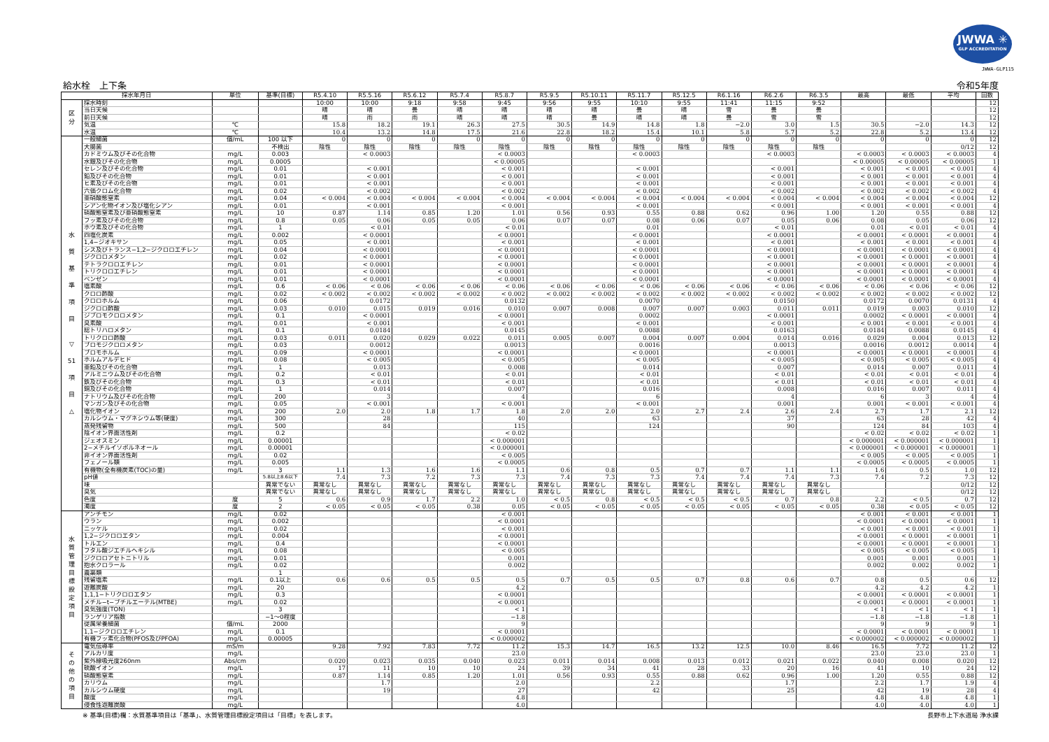JWWA ✳
GLP ACCREDITATION
JWWA-GLP115
給水栓　上下条 令和5年度
| 採水年月日 | | 単位 | 基準(目標) | R5.4.10 | R5.5.16 | R5.6.12 | R5.7.4 | R5.8.7 | R5.9.5 | R5.10.11 | R5.11.7 | R5.12.5 | R6.1.16 | R6.2.6 | R6.3.5 | 最高 | 最低 | 平均 | 回数 |
| --- | --- | --- | --- | --- | --- | --- | --- | --- | --- | --- | --- | --- | --- | --- | --- | --- | --- | --- | --- |
| 区 分 | 採水時刻 | | | 10:00 | 10:00 | 9:18 | 9:58 | 9:45 | 9:56 | 9:55 | 10:10 | 9:55 | 11:41 | 11:15 | 9:52 | | | | 12 |
| | 当日天候 | | | 晴 | 晴 | 曇 | 晴 | 晴 | 晴 | 晴 | 曇 | 晴 | 雪 | 曇 | 曇 | | | | 12 |
| | 前日天候 | | | 晴 | 雨 | 雨 | 晴 | 晴 | 晴 | 曇 | 晴 | 晴 | 曇 | 雪 | 雪 | | | | 12 |
| | 気温 | ℃ | | 15.8 | 18.2 | 19.1 | 26.3 | 27.5 | 30.5 | 14.9 | 14.8 | 1.8 | −2.0 | 3.0 | 1.5 | 30.5 | −2.0 | 14.3 | 12 |
| | 水温 | ℃ | | 10.4 | 13.2 | 14.8 | 17.5 | 21.6 | 22.8 | 18.2 | 15.4 | 10.1 | 5.8 | 5.7 | 5.2 | 22.8 | 5.2 | 13.4 | 12 |
| 水 質 基 準 項 目 ▽ 51 項 目 △ | 一般細菌 | 個/mL | 100 以下 | 0 | 0 | 0 | 0 | 0 | 0 | 0 | 0 | 0 | 0 | 0 | 0 | 0 | 0 | 0 | 12 |
| | 大腸菌 | | 不検出 | 陰性 | 陰性 | 陰性 | 陰性 | 陰性 | 陰性 | 陰性 | 陰性 | 陰性 | 陰性 | 陰性 | 陰性 | | | 0/12 | 12 |
| | カドミウム及びその化合物 | mg/L | 0.003 | | < 0.0003 | | | < 0.0003 | | | < 0.0003 | | | < 0.0003 | | < 0.0003 | < 0.0003 | < 0.0003 | 4 |
| | 水銀及びその化合物 | mg/L | 0.0005 | | | | | < 0.00005 | | | | | | | | < 0.00005 | < 0.00005 | < 0.00005 | 1 |
| | セレン及びその化合物 | mg/L | 0.01 | | < 0.001 | | | < 0.001 | | | < 0.001 | | | < 0.001 | | < 0.001 | < 0.001 | < 0.001 | 4 |
| | 鉛及びその化合物 | mg/L | 0.01 | | < 0.001 | | | < 0.001 | | | < 0.001 | | | < 0.001 | | < 0.001 | < 0.001 | < 0.001 | 4 |
| | ヒ素及びその化合物 | mg/L | 0.01 | | < 0.001 | | | < 0.001 | | | < 0.001 | | | < 0.001 | | < 0.001 | < 0.001 | < 0.001 | 4 |
| | 六価クロム化合物 | mg/L | 0.02 | | < 0.002 | | | < 0.002 | | | < 0.002 | | | < 0.002 | | < 0.002 | < 0.002 | < 0.002 | 4 |
| | 亜硝酸態窒素 | mg/L | 0.04 | < 0.004 | < 0.004 | < 0.004 | < 0.004 | < 0.004 | < 0.004 | < 0.004 | < 0.004 | < 0.004 | < 0.004 | < 0.004 | < 0.004 | < 0.004 | < 0.004 | < 0.004 | 12 |
| | シアン化物イオン及び塩化シアン | mg/L | 0.01 | | < 0.001 | | | < 0.001 | | | < 0.001 | | | < 0.001 | | < 0.001 | < 0.001 | < 0.001 | 4 |
| | 硝酸態窒素及び亜硝酸態窒素 | mg/L | 10 | 0.87 | 1.14 | 0.85 | 1.20 | 1.01 | 0.56 | 0.93 | 0.55 | 0.88 | 0.62 | 0.96 | 1.00 | 1.20 | 0.55 | 0.88 | 12 |
| | フッ素及びその化合物 | mg/L | 0.8 | 0.05 | 0.06 | 0.05 | 0.05 | 0.06 | 0.07 | 0.07 | 0.08 | 0.06 | 0.07 | 0.05 | 0.06 | 0.08 | 0.05 | 0.06 | 12 |
| | ホウ素及びその化合物 | mg/L | 1 | | < 0.01 | | | < 0.01 | | | 0.01 | | | < 0.01 | | 0.01 | < 0.01 | < 0.01 | 4 |
| | 四塩化炭素 | mg/L | 0.002 | | < 0.0001 | | | < 0.0001 | | | < 0.0001 | | | < 0.0001 | | < 0.0001 | < 0.0001 | < 0.0001 | 4 |
| | 1,4−ジオキサン | mg/L | 0.05 | | < 0.001 | | | < 0.001 | | | < 0.001 | | | < 0.001 | | < 0.001 | < 0.001 | < 0.001 | 4 |
| | シス及びトランス−1,2−ジクロロエチレン | mg/L | 0.04 | | < 0.0001 | | | < 0.0001 | | | < 0.0001 | | | < 0.0001 | | < 0.0001 | < 0.0001 | < 0.0001 | 4 |
| | ジクロロメタン | mg/L | 0.02 | | < 0.0001 | | | < 0.0001 | | | < 0.0001 | | | < 0.0001 | | < 0.0001 | < 0.0001 | < 0.0001 | 4 |
| | テトラクロロエチレン | mg/L | 0.01 | | < 0.0001 | | | < 0.0001 | | | < 0.0001 | | | < 0.0001 | | < 0.0001 | < 0.0001 | < 0.0001 | 4 |
| | トリクロロエチレン | mg/L | 0.01 | | < 0.0001 | | | < 0.0001 | | | < 0.0001 | | | < 0.0001 | | < 0.0001 | < 0.0001 | < 0.0001 | 4 |
| | ベンゼン | mg/L | 0.01 | | < 0.0001 | | | < 0.0001 | | | < 0.0001 | | | < 0.0001 | | < 0.0001 | < 0.0001 | < 0.0001 | 4 |
| | 塩素酸 | mg/L | 0.6 | < 0.06 | < 0.06 | < 0.06 | < 0.06 | < 0.06 | < 0.06 | < 0.06 | < 0.06 | < 0.06 | < 0.06 | < 0.06 | < 0.06 | < 0.06 | < 0.06 | < 0.06 | 12 |
| | クロロ酢酸 | mg/L | 0.02 | < 0.002 | < 0.002 | < 0.002 | < 0.002 | < 0.002 | < 0.002 | < 0.002 | < 0.002 | < 0.002 | < 0.002 | < 0.002 | < 0.002 | < 0.002 | < 0.002 | < 0.002 | 12 |
| | クロロホルム | mg/L | 0.06 | | 0.0172 | | | 0.0132 | | | 0.0070 | | | 0.0150 | | 0.0172 | 0.0070 | 0.0131 | 4 |
| | ジクロロ酢酸 | mg/L | 0.03 | 0.010 | 0.015 | 0.019 | 0.016 | 0.010 | 0.007 | 0.008 | 0.007 | 0.007 | 0.003 | 0.011 | 0.011 | 0.019 | 0.003 | 0.010 | 12 |
| | ジブロモクロロメタン | mg/L | 0.1 | | < 0.0001 | | | < 0.0001 | | | 0.0002 | | | < 0.0001 | | 0.0002 | < 0.0001 | < 0.0001 | 4 |
| | 臭素酸 | mg/L | 0.01 | | < 0.001 | | | < 0.001 | | | < 0.001 | | | < 0.001 | | < 0.001 | < 0.001 | < 0.001 | 4 |
| | 総トリハロメタン | mg/L | 0.1 | | 0.0184 | | | 0.0145 | | | 0.0088 | | | 0.0163 | | 0.0184 | 0.0088 | 0.0145 | 4 |
| | トリクロロ酢酸 | mg/L | 0.03 | 0.011 | 0.020 | 0.029 | 0.022 | 0.011 | 0.005 | 0.007 | 0.004 | 0.007 | 0.004 | 0.014 | 0.016 | 0.029 | 0.004 | 0.013 | 12 |
| | ブロモジクロロメタン | mg/L | 0.03 | | 0.0012 | | | 0.0013 | | | 0.0016 | | | 0.0013 | | 0.0016 | 0.0012 | 0.0014 | 4 |
| | ブロモホルム | mg/L | 0.09 | | < 0.0001 | | | < 0.0001 | | | < 0.0001 | | | < 0.0001 | | < 0.0001 | < 0.0001 | < 0.0001 | 4 |
| | ホルムアルデヒド | mg/L | 0.08 | | < 0.005 | | | < 0.005 | | | < 0.005 | | | < 0.005 | | < 0.005 | < 0.005 | < 0.005 | 4 |
| | 亜鉛及びその化合物 | mg/L | 1 | | 0.013 | | | 0.008 | | | 0.014 | | | 0.007 | | 0.014 | 0.007 | 0.011 | 4 |
| | アルミニウム及びその化合物 | mg/L | 0.2 | | < 0.01 | | | < 0.01 | | | < 0.01 | | | < 0.01 | | < 0.01 | < 0.01 | < 0.01 | 4 |
| | 鉄及びその化合物 | mg/L | 0.3 | | < 0.01 | | | < 0.01 | | | < 0.01 | | | < 0.01 | | < 0.01 | < 0.01 | < 0.01 | 4 |
| | 銅及びその化合物 | mg/L | 1 | | 0.014 | | | 0.007 | | | 0.016 | | | 0.008 | | 0.016 | 0.007 | 0.011 | 4 |
| | ナトリウム及びその化合物 | mg/L | 200 | | 3 | | | 4 | | | 6 | | | 4 | | 6 | 3 | 4 | 4 |
| | マンガン及びその化合物 | mg/L | 0.05 | | < 0.001 | | | < 0.001 | | | < 0.001 | | | 0.001 | | 0.001 | < 0.001 | < 0.001 | 4 |
| | 塩化物イオン | mg/L | 200 | 2.0 | 2.0 | 1.8 | 1.7 | 1.8 | 2.0 | 2.0 | 2.0 | 2.7 | 2.4 | 2.6 | 2.4 | 2.7 | 1.7 | 2.1 | 12 |
| | カルシウム・マグネシウム等(硬度) | mg/L | 300 | | 28 | | | 40 | | | 63 | | | 37 | | 63 | 28 | 42 | 4 |
| | 蒸発残留物 | mg/L | 500 | | 84 | | | 115 | | | 124 | | | 90 | | 124 | 84 | 103 | 4 |
| | 陰イオン界面活性剤 | mg/L | 0.2 | | | | | < 0.02 | | | | | | | | < 0.02 | < 0.02 | < 0.02 | 1 |
| | ジェオスミン | mg/L | 0.00001 | | | | | < 0.000001 | | | | | | | | < 0.000001 | < 0.000001 | < 0.000001 | 1 |
| | 2−メチルイソボルネオール | mg/L | 0.00001 | | | | | < 0.000001 | | | | | | | | < 0.000001 | < 0.000001 | < 0.000001 | 1 |
| | 非イオン界面活性剤 | mg/L | 0.02 | | | | | < 0.005 | | | | | | | | < 0.005 | < 0.005 | < 0.005 | 1 |
| | フェノール類 | mg/L | 0.005 | | | | | < 0.0005 | | | | | | | | < 0.0005 | < 0.0005 | < 0.0005 | 1 |
| | 有機物(全有機炭素(TOC)の量) | mg/L | 3 | 1.1 | 1.3 | 1.6 | 1.6 | 1.1 | 0.6 | 0.8 | 0.5 | 0.7 | 0.7 | 1.1 | 1.1 | 1.6 | 0.5 | 1.0 | 12 |
| | pH値 | | 5.8以上8.6以下 | 7.4 | 7.3 | 7.2 | 7.3 | 7.3 | 7.4 | 7.3 | 7.3 | 7.4 | 7.4 | 7.4 | 7.3 | 7.4 | 7.2 | 7.3 | 12 |
| | 味 | | 異常でない | 異常なし | 異常なし | 異常なし | 異常なし | 異常なし | 異常なし | 異常なし | 異常なし | 異常なし | 異常なし | 異常なし | 異常なし | | | 0/12 | 12 |
| | 臭気 | | 異常でない | 異常なし | 異常なし | 異常なし | 異常なし | 異常なし | 異常なし | 異常なし | 異常なし | 異常なし | 異常なし | 異常なし | 異常なし | | | 0/12 | 12 |
| | 色度 | 度 | 5 | 0.6 | 0.9 | 1.7 | 2.2 | 1.0 | < 0.5 | 0.8 | < 0.5 | < 0.5 | < 0.5 | 0.7 | 0.8 | 2.2 | < 0.5 | 0.7 | 12 |
| | 濁度 | 度 | 2 | < 0.05 | < 0.05 | < 0.05 | 0.38 | 0.05 | < 0.05 | < 0.05 | < 0.05 | < 0.05 | < 0.05 | < 0.05 | < 0.05 | 0.38 | < 0.05 | < 0.05 | 12 |
| 水 質 管 理 目 標 設 定 項 目 | アンチモン | mg/L | 0.02 | | | | | < 0.001 | | | | | | | | < 0.001 | < 0.001 | < 0.001 | 1 |
| | ウラン | mg/L | 0.002 | | | | | < 0.0001 | | | | | | | | < 0.0001 | < 0.0001 | < 0.0001 | 1 |
| | ニッケル | mg/L | 0.02 | | | | | < 0.001 | | | | | | | | < 0.001 | < 0.001 | < 0.001 | 1 |
| | 1,2−ジクロロエタン | mg/L | 0.004 | | | | | < 0.0001 | | | | | | | | < 0.0001 | < 0.0001 | < 0.0001 | 1 |
| | トルエン | mg/L | 0.4 | | | | | < 0.0001 | | | | | | | | < 0.0001 | < 0.0001 | < 0.0001 | 1 |
| | フタル酸ジエチルヘキシル | mg/L | 0.08 | | | | | < 0.005 | | | | | | | | < 0.005 | < 0.005 | < 0.005 | 1 |
| | ジクロロアセトニトリル | mg/L | 0.01 | | | | | 0.001 | | | | | | | | 0.001 | 0.001 | 0.001 | 1 |
| | 抱水クロラール | mg/L | 0.02 | | | | | 0.002 | | | | | | | | 0.002 | 0.002 | 0.002 | 1 |
| | 農薬類 | | 1 | | | | | | | | | | | | | | | | |
| | 残留塩素 | mg/L | 0.1以上 | 0.6 | 0.6 | 0.5 | 0.5 | 0.5 | 0.7 | 0.5 | 0.5 | 0.7 | 0.8 | 0.6 | 0.7 | 0.8 | 0.5 | 0.6 | 12 |
| | 遊離炭酸 | mg/L | 20 | | | | | 4.2 | | | | | | | | 4.2 | 4.2 | 4.2 | 1 |
| | 1,1,1−トリクロロエタン | mg/L | 0.3 | | | | | < 0.0001 | | | | | | | | < 0.0001 | < 0.0001 | < 0.0001 | 1 |
| | メチル−t−ブチルエーテル(MTBE) | mg/L | 0.02 | | | | | < 0.0001 | | | | | | | | < 0.0001 | < 0.0001 | < 0.0001 | 1 |
| | 臭気強度(TON) | | 3 | | | | | < 1 | | | | | | | | < 1 | < 1 | < 1 | 1 |
| | ランゲリア指数 | | −1〜0程度 | | | | | −1.8 | | | | | | | | −1.8 | −1.8 | −1.8 | 1 |
| | 従属栄養細菌 | 個/mL | 2000 | | | | | 9 | | | | | | | | 9 | 9 | 9 | 1 |
| | 1,1−ジクロロエチレン | mg/L | 0.1 | | | | | < 0.0001 | | | | | | | | < 0.0001 | < 0.0001 | < 0.0001 | 1 |
| | 有機フッ素化合物(PFOS及びPFOA) | mg/L | 0.00005 | | | | | < 0.000002 | | | | | | | | < 0.000002 | < 0.000002 | < 0.000002 | 1 |
| そ の 他 の 項 目 | 電気伝導率 | mS/m | | 9.28 | 7.92 | 7.83 | 7.72 | 11.2 | 15.3 | 14.7 | 16.5 | 13.2 | 12.5 | 10.0 | 8.46 | 16.5 | 7.72 | 11.2 | 12 |
| | アルカリ度 | mg/L | | | | | | 23.0 | | | | | | | | 23.0 | 23.0 | 23.0 | 1 |
| | 紫外線吸光度260nm | Abs/cm | | 0.020 | 0.023 | 0.035 | 0.040 | 0.023 | 0.011 | 0.014 | 0.008 | 0.013 | 0.012 | 0.021 | 0.022 | 0.040 | 0.008 | 0.020 | 12 |
| | 硫酸イオン | mg/L | | 17 | 11 | 10 | 10 | 24 | 39 | 34 | 41 | 28 | 33 | 20 | 16 | 41 | 10 | 24 | 12 |
| | 硝酸態窒素 | mg/L | | 0.87 | 1.14 | 0.85 | 1.20 | 1.01 | 0.56 | 0.93 | 0.55 | 0.88 | 0.62 | 0.96 | 1.00 | 1.20 | 0.55 | 0.88 | 12 |
| | カリウム | mg/L | | | 1.7 | | | 2.0 | | | 2.2 | | | 1.7 | | 2.2 | 1.7 | 1.9 | 4 |
| | カルシウム硬度 | mg/L | | | 19 | | | 27 | | | 42 | | | 25 | | 42 | 19 | 28 | 4 |
| | 酸度 | mg/L | | | | | | 4.8 | | | | | | | | 4.8 | 4.8 | 4.8 | 1 |
| | 侵食性遊離炭酸 | mg/L | | | | | | 4.0 | | | | | | | | 4.0 | 4.0 | 4.0 | 1 |
※ 基準(目標)欄：水質基準項目は「基準」、水質管理目標設定項目は「目標」を表します。 長野市上下水道局 浄水課